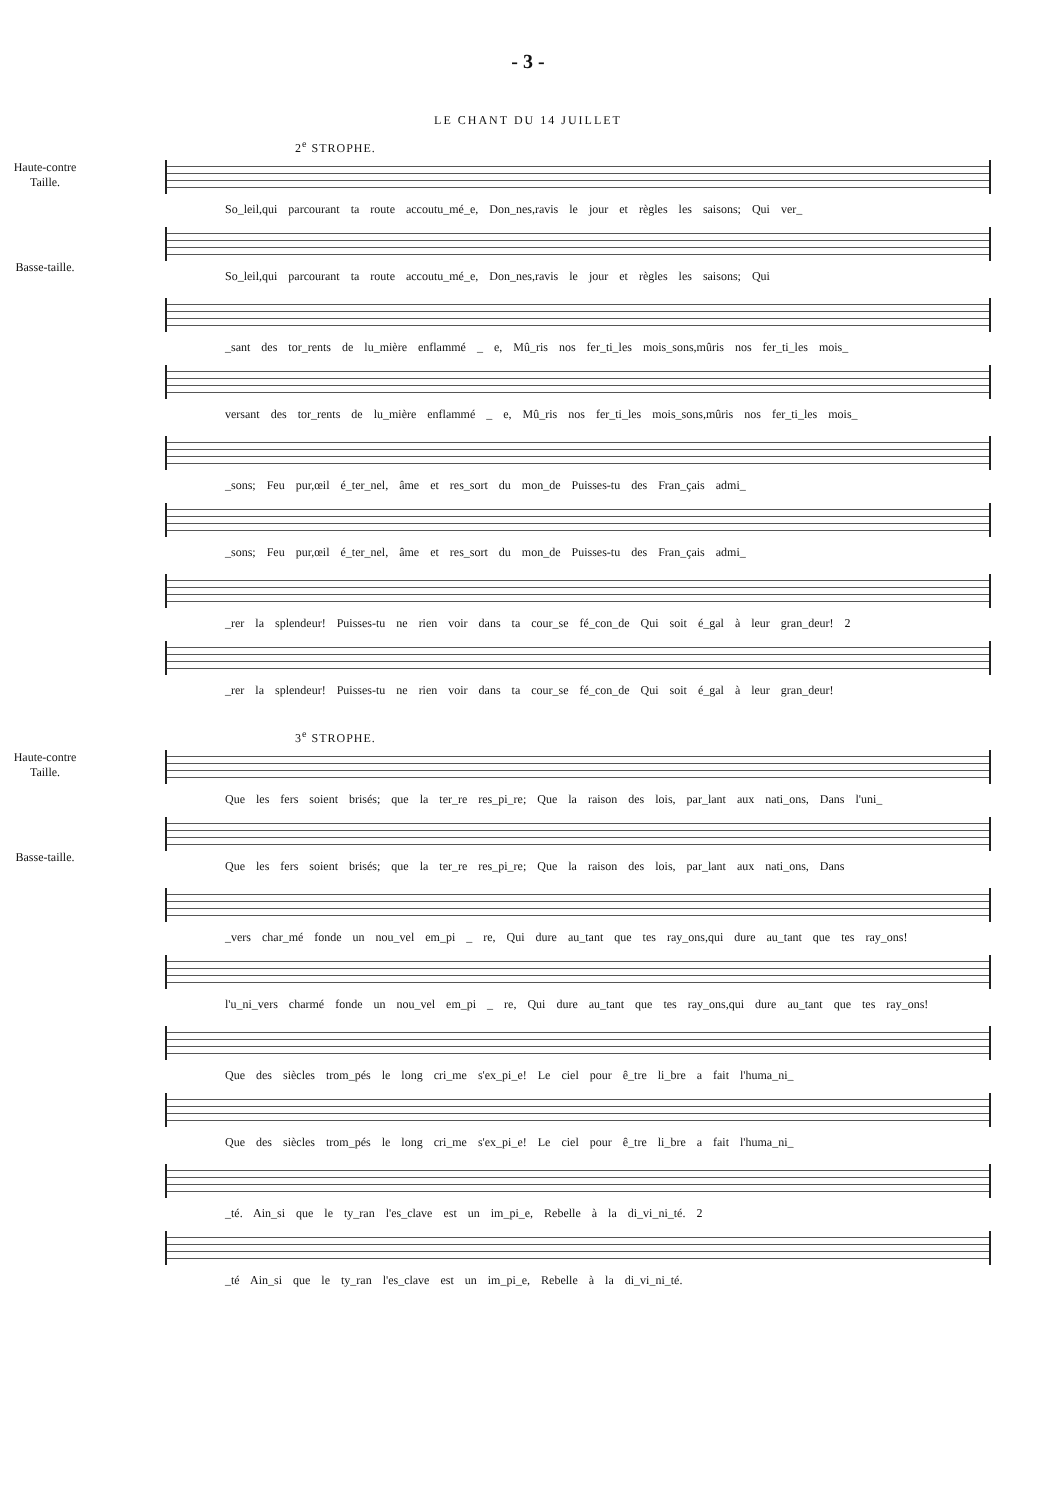- 3 -
LE CHANT DU 14 JUILLET
2<sup>e</sup> STROPHE.
Haute-contre Taille.
So_leil,qui parcourant ta route accoutu_mé_e, Don_nes,ravis le jour et règles les saisons; Qui ver_
Basse-taille.
So_leil,qui parcourant ta route accoutu_mé_e, Don_nes,ravis le jour et règles les saisons; Qui
_sant des tor_rents de lu_mière enflammé _ e, Mû_ris nos fer_ti_les mois_sons,mûris nos fer_ti_les mois_
versant des tor_rents de lu_mière enflammé _ e, Mû_ris nos fer_ti_les mois_sons,mûris nos fer_ti_les mois_
_sons; Feu pur,œil é_ter_nel, âme et res_sort du mon_de Puisses-tu des Fran_çais admi_
_sons; Feu pur,œil é_ter_nel, âme et res_sort du mon_de Puisses-tu des Fran_çais admi_
_rer la splendeur! Puisses-tu ne rien voir dans ta cour_se fé_con_de Qui soit é_gal à leur gran_deur! 2
_rer la splendeur! Puisses-tu ne rien voir dans ta cour_se fé_con_de Qui soit é_gal à leur gran_deur!
3<sup>e</sup> STROPHE.
Haute-contre Taille.
Que les fers soient brisés; que la ter_re res_pi_re; Que la raison des lois, par_lant aux nati_ons, Dans l'uni_
Basse-taille.
Que les fers soient brisés; que la ter_re res_pi_re; Que la raison des lois, par_lant aux nati_ons, Dans
_vers char_mé fonde un nou_vel em_pi _ re, Qui dure au_tant que tes ray_ons,qui dure au_tant que tes ray_ons!
l'u_ni_vers charmé fonde un nou_vel em_pi _ re, Qui dure au_tant que tes ray_ons,qui dure au_tant que tes ray_ons!
Que des siècles trom_pés le long cri_me s'ex_pi_e! Le ciel pour ê_tre li_bre a fait l'huma_ni_
Que des siècles trom_pés le long cri_me s'ex_pi_e! Le ciel pour ê_tre li_bre a fait l'huma_ni_
_té. Ain_si que le ty_ran l'es_clave est un im_pi_e, Rebelle à la di_vi_ni_té. 2
_té Ain_si que le ty_ran l'es_clave est un im_pi_e, Rebelle à la di_vi_ni_té.